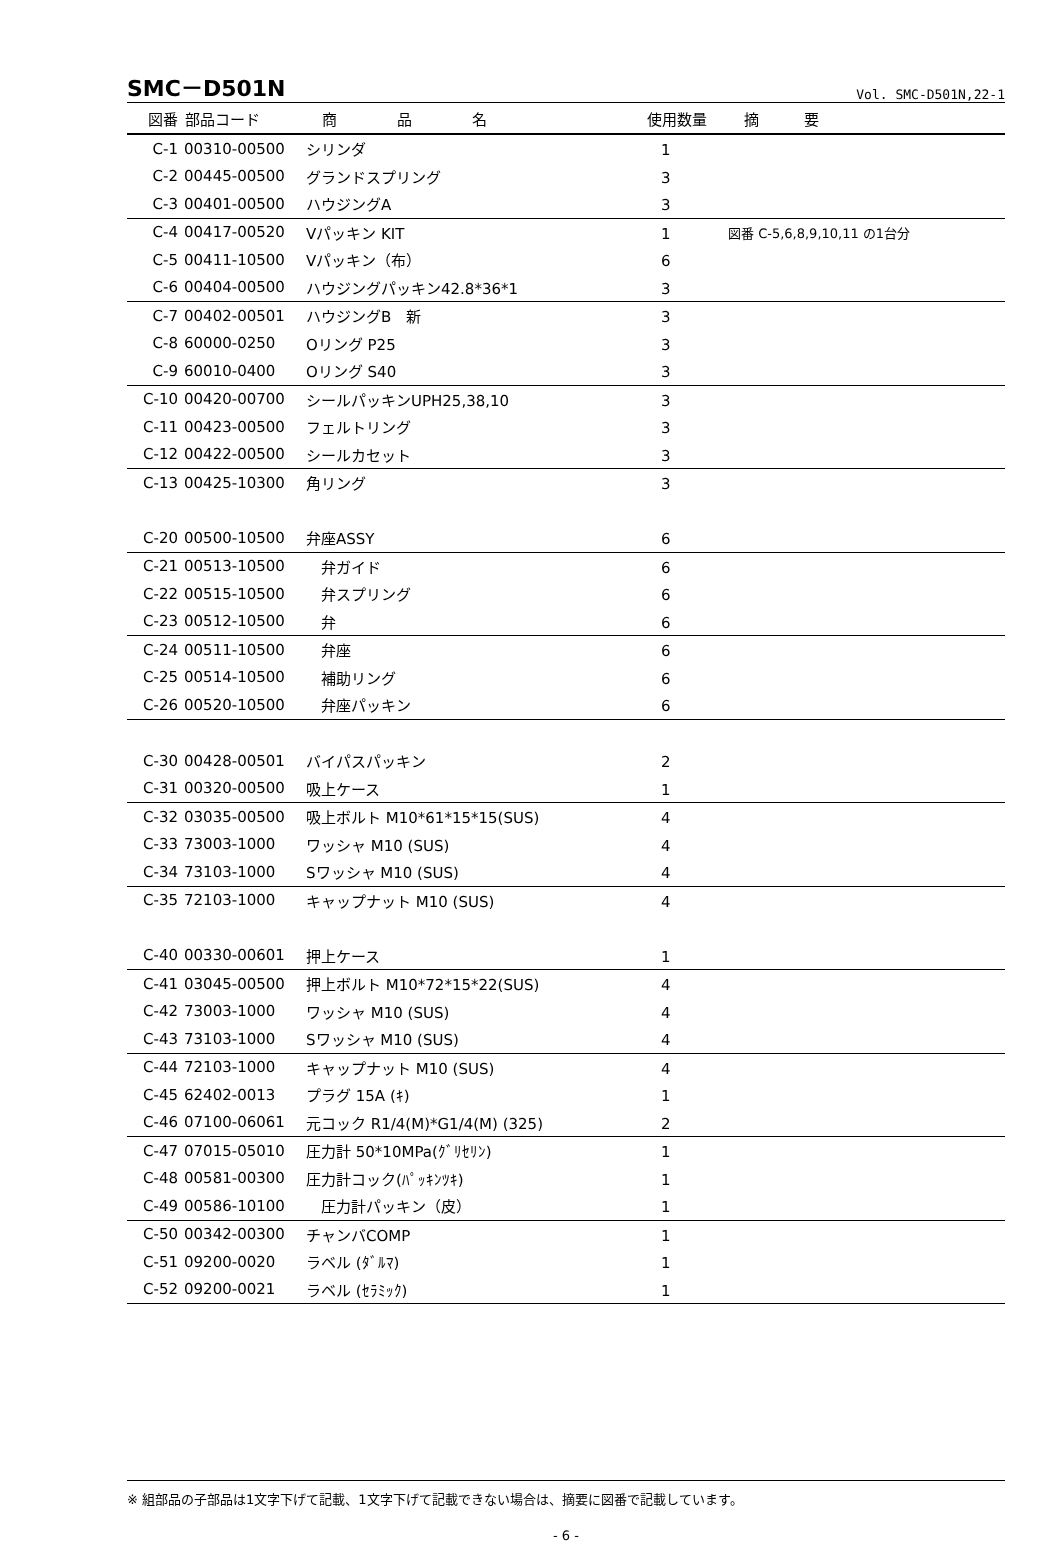SMC－D501N Vol. SMC-D501N,22-1
| 図番 | 部品コード | 商 品 名 | 使用数量 | 摘 要 |
| --- | --- | --- | --- | --- |
| C-1 | 00310-00500 | シリンダ | 1 | |
| C-2 | 00445-00500 | グランドスプリング | 3 | |
| C-3 | 00401-00500 | ハウジングA | 3 | |
| C-4 | 00417-00520 | Vパッキン KIT | 1 | 図番 C-5,6,8,9,10,11 の1台分 |
| C-5 | 00411-10500 | Vパッキン（布） | 6 | |
| C-6 | 00404-00500 | ハウジングパッキン42.8*36*1 | 3 | |
| C-7 | 00402-00501 | ハウジングB 新 | 3 | |
| C-8 | 60000-0250 | Oリング P25 | 3 | |
| C-9 | 60010-0400 | Oリング S40 | 3 | |
| C-10 | 00420-00700 | シールパッキンUPH25,38,10 | 3 | |
| C-11 | 00423-00500 | フェルトリング | 3 | |
| C-12 | 00422-00500 | シールカセット | 3 | |
| C-13 | 00425-10300 | 角リング | 3 | |
| C-20 | 00500-10500 | 弁座ASSY | 6 | |
| C-21 | 00513-10500 | 弁ガイド | 6 | |
| C-22 | 00515-10500 | 弁スプリング | 6 | |
| C-23 | 00512-10500 | 弁 | 6 | |
| C-24 | 00511-10500 | 弁座 | 6 | |
| C-25 | 00514-10500 | 補助リング | 6 | |
| C-26 | 00520-10500 | 弁座パッキン | 6 | |
| C-30 | 00428-00501 | バイパスパッキン | 2 | |
| C-31 | 00320-00500 | 吸上ケース | 1 | |
| C-32 | 03035-00500 | 吸上ボルト M10*61*15*15(SUS) | 4 | |
| C-33 | 73003-1000 | ワッシャ M10 (SUS) | 4 | |
| C-34 | 73103-1000 | Sワッシャ M10 (SUS) | 4 | |
| C-35 | 72103-1000 | キャップナット M10 (SUS) | 4 | |
| C-40 | 00330-00601 | 押上ケース | 1 | |
| C-41 | 03045-00500 | 押上ボルト M10*72*15*22(SUS) | 4 | |
| C-42 | 73003-1000 | ワッシャ M10 (SUS) | 4 | |
| C-43 | 73103-1000 | Sワッシャ M10 (SUS) | 4 | |
| C-44 | 72103-1000 | キャップナット M10 (SUS) | 4 | |
| C-45 | 62402-0013 | プラグ 15A (ｷ) | 1 | |
| C-46 | 07100-06061 | 元コック R1/4(M)*G1/4(M) (325) | 2 | |
| C-47 | 07015-05010 | 圧力計 50*10MPa(ｸﾞﾘｾﾘﾝ) | 1 | |
| C-48 | 00581-00300 | 圧力計コック(ﾊﾟｯｷﾝﾂｷ) | 1 | |
| C-49 | 00586-10100 | 圧力計パッキン（皮） | 1 | |
| C-50 | 00342-00300 | チャンバCOMP | 1 | |
| C-51 | 09200-0020 | ラベル (ﾀﾞﾙﾏ) | 1 | |
| C-52 | 09200-0021 | ラベル (ｾﾗﾐｯｸ) | 1 | |
※ 組部品の子部品は1文字下げて記載、1文字下げて記載できない場合は、摘要に図番で記載しています。
- 6 -